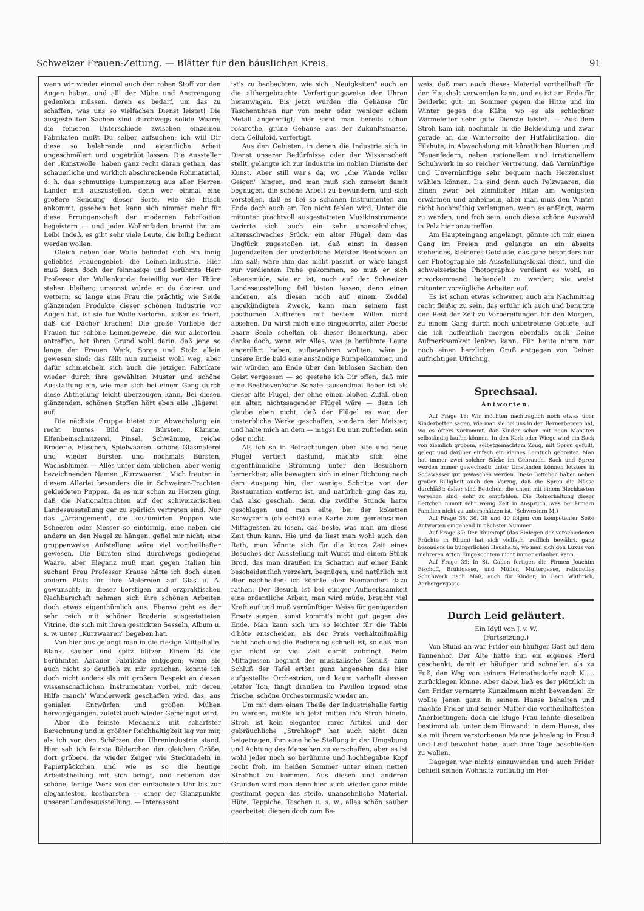Schweizer Frauen-Zeitung. — Blätter für den häuslichen Kreis. 91
wenn wir wieder einmal auch den rohen Stoff vor den Augen haben, und all' der Mühe und Anstrengung gedenken müssen, deren es bedarf, um das zu schaffen, was uns so vielfachen Dienst leistet! Die ausgestellten Sachen sind durchwegs solide Waare; die feineren Unterschiede zwischen einzelnen Fabrikaten mußt Du selber aufsuchen; ich will Dir diese so belehrende und eigentliche Arbeit ungeschmälert und ungetrübt lassen. Die Aussteller der „Kunstwolle" haben ganz recht daran gethan, das schauerliche und wirklich abschreckende Rohmaterial, d. h. das schmutzige Lumpenzeug aus aller Herren Länder mit auszustellen, denn wer einmal eine größere Sendung dieser Sorte, wie sie frisch ankommt, gesehen hat, kann sich nimmer mehr für diese Errungenschaft der modernen Fabrikation begeistern — und jeder Wollenfaden brennt ihn am Leib! Indeß, es gibt sehr viele Leute, die billig bedient werden wollen.
Gleich neben der Wolle befindet sich ein innig geliebtes Frauengebiet: die Leinen-Industrie. Hier muß denn doch der feinnasige und berühmte Herr Professor der Wollenkunde freiwillig vor der Thüre stehen bleiben; umsonst würde er da doziren und wettern; so lange eine Frau die prächtig wie Seide glänzenden Produkte dieser schönen Industrie vor Augen hat, ist sie für Wolle verloren, außer es friert, daß die Dächer krachen! Die große Vorliebe der Frauen für schöne Leinengewebe, die wir allerorten antreffen, hat ihren Grund wohl darin, daß jene so lange der Frauen Werk, Sorge und Stolz allein gewesen sind; das fällt nun zumeist wohl weg, aber dafür schmeicheln sich auch die jetzigen Fabrikate wieder durch ihre gewählten Muster und schöne Ausstattung ein, wie man sich bei einem Gang durch diese Abtheilung leicht überzeugen kann. Bei diesen glänzenden, schönen Stoffen hört eben alle „Jägerei" auf.
Die nächste Gruppe bietet zur Abwechslung ein recht buntes Bild dar: Bürsten, Kämme, Elfenbeinschnitzerei, Pinsel, Schwämme, reiche Broderie, Flaschen, Spielwaaren, schöne Glasmalerei und wieder Bürsten und nochmals Bürsten, Wachsblumen — Alles unter dem üblichen, aber wenig bezeichnenden Namen „Kurzwaaren". Mich freuten in diesem Allerlei besonders die in Schweizer-Trachten gekleideten Puppen, da es mir schon zu Herzen ging, daß die Nationaltrachten auf der schweizerischen Landesausstellung gar zu spärlich vertreten sind. Nur das „Arrangement", die kostümirten Puppen wie Scheeren oder Messer so einförmig, eine neben die andere an den Nagel zu hängen, gefiel mir nicht; eine gruppenweise Aufstellung wäre viel vortheilhafter gewesen. Die Bürsten sind durchwegs gediegene Waare, aber Eleganz muß man gegen Italien hin suchen! Frau Professor Krause hätte ich doch einen andern Platz für ihre Malereien auf Glas u. A. gewünscht; in dieser borstigen und erzpraktischen Nachbarschaft nehmen sich ihre schönen Arbeiten doch etwas eigenthümlich aus. Ebenso geht es der sehr reich mit schöner Broderie ausgestatteten Vitrine, die sich mit ihren gestickten Sesseln, Album u. s. w. unter „Kurzwaaren" begeben hat.
Von hier aus gelangt man in die riesige Mittelhalle. Blank, sauber und spitz blitzen Einem da die berühmten Aarauer Fabrikate entgegen; wenn sie auch nicht so deutlich zu mir sprachen, konnte ich doch nicht anders als mit großem Respekt an diesen wissenschaftlichen Instrumenten vorbei, mit deren Hilfe manch' Wunderwerk geschaffen wird, das, aus genialen Entwürfen und großen Mühen hervorgegangen, zuletzt auch wieder Gemeingut wird.
Aber die feinste Mechanik mit schärfster Berechnung und in größter Reichhaltigkeit lag vor mir, als ich vor den Schätzen der Uhrenindustrie stand. Hier sah ich feinste Räderchen der gleichen Größe, dort gröbere, da wieder Zeiger wie Stecknadeln in Papierpäckchen und wie es so die heutige Arbeitstheilung mit sich bringt, und nebenan das schöne, fertige Werk von der einfachsten Uhr bis zur elegantesten, kostbarsten — einer der Glanzpunkte unserer Landesausstellung. — Interessant
ist's zu beobachten, wie sich „Neuigkeiten" auch an die althergebrachte Verfertigungsweise der Uhren heranwagen. Bis jetzt wurden die Gehäuse für Taschenuhren nur von mehr oder weniger edlem Metall angefertigt; hier sieht man bereits schön rosarothe, grüne Gehäuse aus der Zukunftsmasse, dem Celluloid, verfertigt.
Aus den Gebieten, in denen die Industrie sich in Dienst unserer Bedürfnisse oder der Wissenschaft stellt, gelangte ich zur Industrie im noblen Dienste der Kunst. Aber still war's da, wo „die Wände voller Geigen" hingen, und man muß sich zumeist damit begnügen, die schöne Arbeit zu bewundern, und sich vorstellen, daß es bei so schönen Instrumenten am Ende doch auch am Ton nicht fehlen wird. Unter die mitunter prachtvoll ausgestatteten Musikinstrumente verirrte sich auch ein sehr unansehnliches, altersschwaches Stück, ein alter Flügel, dem das Unglück zugestoßen ist, daß einst in dessen Jugendzeiten der unsterbliche Meister Beethoven an ihm saß; wäre ihm das nicht passirt, er wäre längst zur verdienten Ruhe gekommen, so muß er sich lebensmüde, wie er ist, noch auf der Schweizer Landesausstellung feil bieten lassen, denn einen anderen, als diesen noch auf einem Zeddel angekündigten Zweck, kann man seinem fast posthumen Auftreten mit bestem Willen nicht absehen. Du wirst mich eine eingedorrte, aller Poesie baare Seele schelten ob dieser Bemerkung, aber denke doch, wenn wir Alles, was je berühmte Leute angerührt haben, aufbewahren wollten, wäre ja unsere Erde bald eine anständige Rumpelkammer, und wir würden am Ende über den leblosen Sachen den Geist vergessen — so gestehe ich Dir offen, daß mir eine Beethoven'sche Sonate tausendmal lieber ist als dieser alte Flügel, der ohne einen bloßen Zufall eben ein alter, nichtssagender Flügel wäre — denn ich glaube eben nicht, daß der Flügel es war, der unsterbliche Werke geschaffen, sondern der Meister, und halte mich an dem — magst Du nun zufrieden sein oder nicht.
Als ich so in Betrachtungen über alte und neue Flügel vertieft dastund, machte sich eine eigenthümliche Strömung unter den Besuchern bemerkbar; alle bewegten sich in einer Richtung nach dem Ausgang hin, der wenige Schritte von der Restauration entfernt ist, und natürlich ging das zu, daß also geschah, denn die zwölfte Stunde hatte geschlagen und man eilte, bei der koketten Schwyzerin (ob echt?) eine Karte zum gemeinsamen Mittagessen zu lösen, das beste, was man um diese Zeit thun kann. Hie und da liest man wohl auch den Rath, man könnte sich für die kurze Zeit eines Besuches der Ausstellung mit Wurst und einem Stück Brod, das man draußen im Schatten auf einer Bank bescheidentlich verzehrt, begnügen, und natürlich mit Bier nachhelfen; ich könnte aber Niemandem dazu rathen. Der Besuch ist bei einiger Aufmerksamkeit eine ordentliche Arbeit, man wird müde, braucht viel Kraft auf und muß vernünftiger Weise für genügenden Ersatz sorgen, sonst kommt's nicht gut gegen das Ende. Man kann sich um so leichter für die Table d'hôte entscheiden, als der Preis verhältnißmäßig nicht hoch und die Bedienung schnell ist, so daß man gar nicht so viel Zeit damit zubringt. Beim Mittagessen beginnt der musikalische Genuß; zum Schluß der Tafel ertönt ganz angenehm das hier aufgestellte Orchestrion, und kaum verhallt dessen letzter Ton, fängt draußen im Pavillon irgend eine frische, schöne Orchestermusik wieder an.
Um mit dem einen Theile der Industriehalle fertig zu werden, mußte ich jetzt mitten in's Stroh hinein. Stroh ist kein eleganter, rarer Artikel und der gebräuchliche „Strohkopf" hat auch nicht dazu beigetragen, ihm eine hohe Stellung in der Umgebung und Achtung des Menschen zu verschaffen, aber es ist wohl jeder noch so berühmte und hochbegabte Kopf recht froh, im heißen Sommer unter einen netten Strohhut zu kommen. Aus diesen und anderen Gründen wird man denn hier auch wieder ganz milde gestimmt gegen das steife, unansehnliche Material. Hüte, Teppiche, Taschen u. s. w., alles schön sauber gearbeitet, dienen doch zum Be-
weis, daß man auch dieses Material vortheilhaft für den Haushalt verwenden kann, und es ist am Ende für Beiderlei gut: im Sommer gegen die Hitze und im Winter gegen die Kälte, wo es als schlechter Wärmeleiter sehr gute Dienste leistet. — Aus dem Stroh kam ich nochmals in die Bekleidung und zwar gerade an die Winterseite der Hutfabrikation, die Filzhüte, in Abwechslung mit künstlichen Blumen und Pfauenfedern, neben rationellem und irrationellem Schuhwerk in so reicher Vertretung, daß Vernünftige und Unvernünftige sehr bequem nach Herzenslust wählen können. Da sind denn auch Pelzwaaren, die Einen zwar bei ziemlicher Hitze am wenigsten erwärmen und anheimeln, aber man muß den Winter nicht hochmüthig verleugnen, wenn es anfängt, warm zu werden, und froh sein, auch diese schöne Auswahl in Pelz hier anzutreffen.
Am Haupteingang angelangt, gönnte ich mir einen Gang im Freien und gelangte an ein abseits stehendes, kleineres Gebäude, das ganz besonders nur der Photographie als Ausstellungslokal dient, und die schweizerische Photographie verdient es wohl, so zuvorkommend behandelt zu werden; sie weist mitunter vorzügliche Arbeiten auf.
Es ist schon etwas schwerer, auch am Nachmittag recht fleißig zu sein, das erfuhr ich auch und benutzte den Rest der Zeit zu Vorbereitungen für den Morgen, zu einem Gang durch noch unbetretene Gebiete, auf die ich hoffentlich morgen ebenfalls auch Deine Aufmerksamkeit lenken kann. Für heute nimm nur noch einen herzlichen Gruß entgegen von Deiner aufrichtigen Ufrichtig.
Sprechsaal.
Antworten.
Auf Frage 18: Wir möchten nachträglich noch etwas über Kinderbetten sagen, wie man sie bei uns in den Bernerbergen hat, wo es öfters vorkommt, daß Kinder schon mit neun Monaten selbständig laufen können. In den Korb oder Wiege wird ein Sack von ziemlich grobem, selbstgemachtem Zeug, mit Spreu gefüllt, gelegt und darüber einfach ein kleines Leintuch gebreitet. Man hat immer zwei solcher Säcke im Gebrauch. Sack und Spreu werden immer gewechselt; unter Umständen können letztere in Sodawasser gut gewaschen werden. Diese Bettchen haben neben großer Billigkeit auch den Vorzug, daß die Spreu die Nässe durchläßt; daher sind Bettchen, die unten mit einem Blechkasten versehen sind, sehr zu empfehlen. Die Reinerhaltung dieser Bettchen nimmt sehr wenig Zeit in Anspruch, was bei ärmern Familien nicht zu unterschätzen ist. (Schwestern M.)
Auf Frage 35, 36, 38 und 40 folgen von kompetenter Seite Antworten eingehend in nächster Nummer.
Auf Frage 37: Der Rhumtopf (das Einlegen der verschiedenen Früchte in Rhum) hat sich vielfach trefflich bewährt, ganz besonders im bürgerlichen Haushalte, wo man sich den Luxus von mehreren Arten Eingekochtem nicht immer erlauben kann.
Auf Frage 39: In St. Gallen fertigen die Firmen Joachim Bischoff, Brühlgasse, und Müller, Multergasse, rationelles Schuhwerk nach Maß, auch für Kinder; in Bern Wüthrich, Aarbergergasse.
Durch Leid geläutert.
Ein Idyll von J. v. W.
(Fortsetzung.)
Von Stund an war Frider ein häufiger Gast auf dem Tannenhof. Der Alte hatte ihm ein eigenes Pferd geschenkt, damit er häufiger und schneller, als zu Fuß, den Weg von seinem Heimathsdorfe nach K..... zurücklegen könne. Aber dabei ließ es der plötzlich in den Frider vernarrte Kunzelmann nicht bewenden! Er wollte Jenen ganz in seinem Hause behalten und machte Frider und seiner Mutter die vortheilhaftesten Anerbietungen; doch die kluge Frau lehnte dieselben bestimmt ab, unter dem Einwand: in dem Hause, das sie mit ihrem verstorbenen Manne jahrelang in Freud und Leid bewohnt habe, auch ihre Tage beschließen zu wollen.
Dagegen war nichts einzuwenden und auch Frider behielt seinen Wohnsitz vorläufig im Hei-